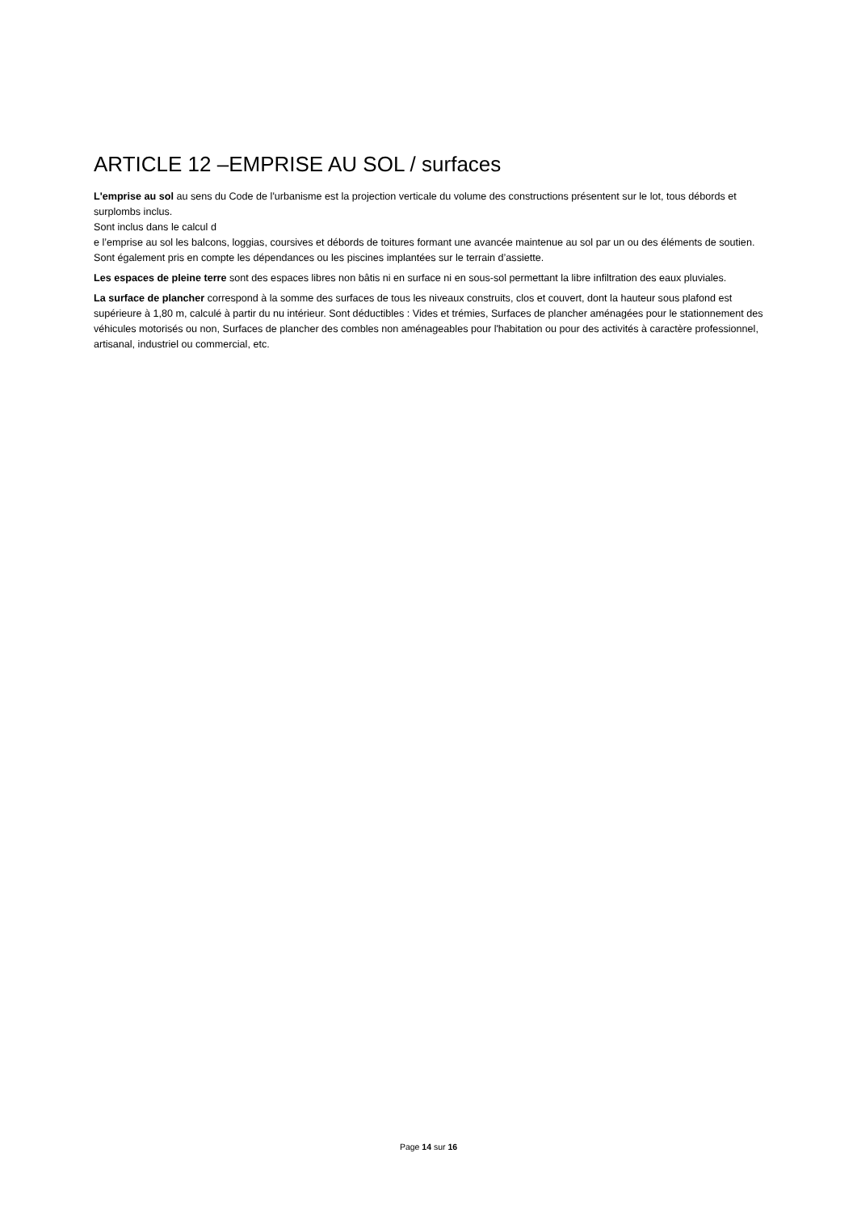ARTICLE 12 –EMPRISE AU SOL / surfaces
L'emprise au sol au sens du Code de l'urbanisme est la projection verticale du volume des constructions présentent sur le lot, tous débords et surplombs inclus.
Sont inclus dans le calcul d
e l’emprise au sol les balcons, loggias, coursives et débords de toitures formant une avancée maintenue au sol par un ou des éléments de soutien.
Sont également pris en compte les dépendances ou les piscines implantées sur le terrain d’assiette.
Les espaces de pleine terre sont des espaces libres non bâtis ni en surface ni en sous-sol permettant la libre infiltration des eaux pluviales.
La surface de plancher correspond à la somme des surfaces de tous les niveaux construits, clos et couvert, dont la hauteur sous plafond est supérieure à 1,80 m, calculé à partir du nu intérieur. Sont déductibles : Vides et trémies, Surfaces de plancher aménagées pour le stationnement des véhicules motorisés ou non, Surfaces de plancher des combles non aménageables pour l'habitation ou pour des activités à caractère professionnel, artisanal, industriel ou commercial, etc.
Page 14 sur 16